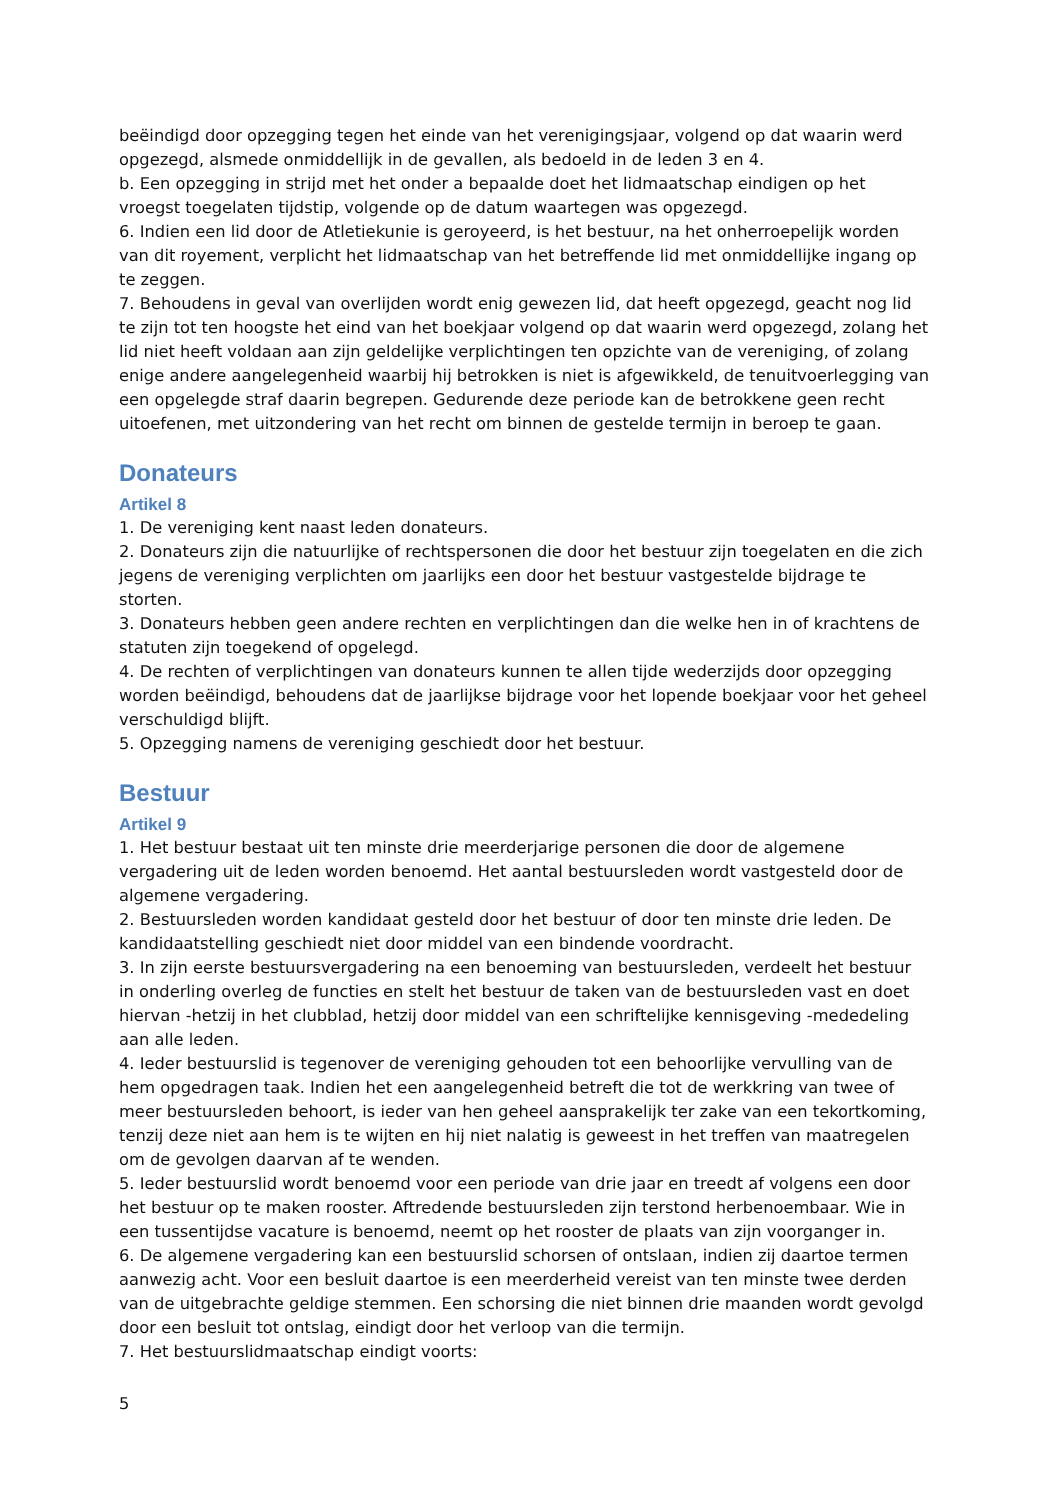beëindigd door opzegging tegen het einde van het verenigingsjaar, volgend op dat waarin werd opgezegd, alsmede onmiddellijk in de gevallen, als bedoeld in de leden 3 en 4.
b. Een opzegging in strijd met het onder a bepaalde doet het lidmaatschap eindigen op het vroegst toegelaten tijdstip, volgende op de datum waartegen was opgezegd.
6. Indien een lid door de Atletiekunie is geroyeerd, is het bestuur, na het onherroepelijk worden van dit royement, verplicht het lidmaatschap van het betreffende lid met onmiddellijke ingang op te zeggen.
7. Behoudens in geval van overlijden wordt enig gewezen lid, dat heeft opgezegd, geacht nog lid te zijn tot ten hoogste het eind van het boekjaar volgend op dat waarin werd opgezegd, zolang het lid niet heeft voldaan aan zijn geldelijke verplichtingen ten opzichte van de vereniging, of zolang enige andere aangelegenheid waarbij hij betrokken is niet is afgewikkeld, de tenuitvoerlegging van een opgelegde straf daarin begrepen. Gedurende deze periode kan de betrokkene geen recht uitoefenen, met uitzondering van het recht om binnen de gestelde termijn in beroep te gaan.
Donateurs
Artikel 8
1. De vereniging kent naast leden donateurs.
2. Donateurs zijn die natuurlijke of rechtspersonen die door het bestuur zijn toegelaten en die zich jegens de vereniging verplichten om jaarlijks een door het bestuur vastgestelde bijdrage te storten.
3. Donateurs hebben geen andere rechten en verplichtingen dan die welke hen in of krachtens de statuten zijn toegekend of opgelegd.
4. De rechten of verplichtingen van donateurs kunnen te allen tijde wederzijds door opzegging worden beëindigd, behoudens dat de jaarlijkse bijdrage voor het lopende boekjaar voor het geheel verschuldigd blijft.
5. Opzegging namens de vereniging geschiedt door het bestuur.
Bestuur
Artikel 9
1. Het bestuur bestaat uit ten minste drie meerderjarige personen die door de algemene vergadering uit de leden worden benoemd. Het aantal bestuursleden wordt vastgesteld door de algemene vergadering.
2. Bestuursleden worden kandidaat gesteld door het bestuur of door ten minste drie leden. De kandidaatstelling geschiedt niet door middel van een bindende voordracht.
3. In zijn eerste bestuursvergadering na een benoeming van bestuursleden, verdeelt het bestuur in onderling overleg de functies en stelt het bestuur de taken van de bestuursleden vast en doet hiervan -hetzij in het clubblad, hetzij door middel van een schriftelijke kennisgeving -mededeling aan alle leden.
4. Ieder bestuurslid is tegenover de vereniging gehouden tot een behoorlijke vervulling van de hem opgedragen taak. Indien het een aangelegenheid betreft die tot de werkkring van twee of meer bestuursleden behoort, is ieder van hen geheel aansprakelijk ter zake van een tekortkoming, tenzij deze niet aan hem is te wijten en hij niet nalatig is geweest in het treffen van maatregelen om de gevolgen daarvan af te wenden.
5. Ieder bestuurslid wordt benoemd voor een periode van drie jaar en treedt af volgens een door het bestuur op te maken rooster. Aftredende bestuursleden zijn terstond herbenoembaar. Wie in een tussentijdse vacature is benoemd, neemt op het rooster de plaats van zijn voorganger in.
6. De algemene vergadering kan een bestuurslid schorsen of ontslaan, indien zij daartoe termen aanwezig acht. Voor een besluit daartoe is een meerderheid vereist van ten minste twee derden van de uitgebrachte geldige stemmen. Een schorsing die niet binnen drie maanden wordt gevolgd door een besluit tot ontslag, eindigt door het verloop van die termijn.
7. Het bestuurslidmaatschap eindigt voorts:
5